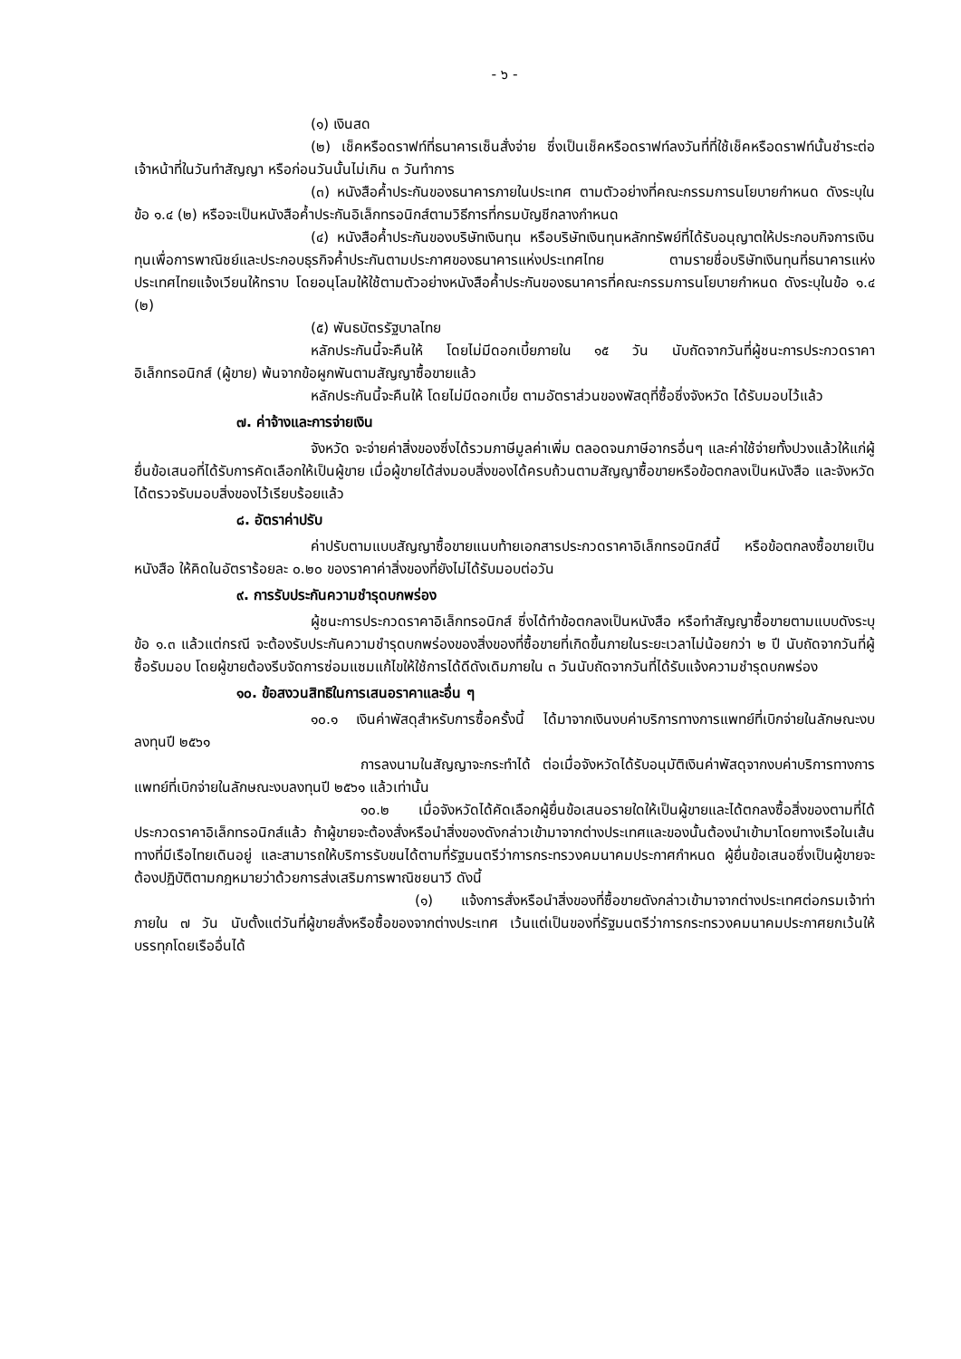- ๖ -
(๑) เงินสด
(๒) เช็คหรือดราฟท์ที่ธนาคารเซ็นสั่งจ่าย ซึ่งเป็นเช็คหรือดราฟท์ลงวันที่ที่ใช้เช็คหรือดราฟท์นั้นชำระต่อเจ้าหน้าที่ในวันทำสัญญา หรือก่อนวันนั้นไม่เกิน ๓ วันทำการ
(๓) หนังสือค้ำประกันของธนาคารภายในประเทศ ตามตัวอย่างที่คณะกรรมการนโยบายกำหนด ดังระบุในข้อ ๑.๔ (๒) หรือจะเป็นหนังสือค้ำประกันอิเล็กทรอนิกส์ตามวิธีการที่กรมบัญชีกลางกำหนด
(๔) หนังสือค้ำประกันของบริษัทเงินทุน หรือบริษัทเงินทุนหลักทรัพย์ที่ได้รับอนุญาตให้ประกอบกิจการเงินทุนเพื่อการพาณิชย์และประกอบธุรกิจค้ำประกันตามประกาศของธนาคารแห่งประเทศไทย ตามรายชื่อบริษัทเงินทุนที่ธนาคารแห่งประเทศไทยแจ้งเวียนให้ทราบ โดยอนุโลมให้ใช้ตามตัวอย่างหนังสือค้ำประกันของธนาคารที่คณะกรรมการนโยบายกำหนด ดังระบุในข้อ ๑.๔ (๒)
(๕) พันธบัตรรัฐบาลไทย
หลักประกันนี้จะคืนให้ โดยไม่มีดอกเบี้ยภายใน ๑๕ วัน นับถัดจากวันที่ผู้ชนะการประกวดราคาอิเล็กทรอนิกส์ (ผู้ขาย) พ้นจากข้อผูกพันตามสัญญาซื้อขายแล้ว
หลักประกันนี้จะคืนให้ โดยไม่มีดอกเบี้ย ตามอัตราส่วนของพัสดุที่ซื้อซึ่งจังหวัด ได้รับมอบไว้แล้ว
๗. ค่าจ้างและการจ่ายเงิน
จังหวัด จะจ่ายค่าสิ่งของซึ่งได้รวมภาษีมูลค่าเพิ่ม ตลอดจนภาษีอากรอื่นๆ และค่าใช้จ่ายทั้งปวงแล้วให้แก่ผู้ยื่นข้อเสนอที่ได้รับการคัดเลือกให้เป็นผู้ขาย เมื่อผู้ขายได้ส่งมอบสิ่งของได้ครบถ้วนตามสัญญาซื้อขายหรือข้อตกลงเป็นหนังสือ และจังหวัด ได้ตรวจรับมอบสิ่งของไว้เรียบร้อยแล้ว
๘. อัตราค่าปรับ
ค่าปรับตามแบบสัญญาซื้อขายแนบท้ายเอกสารประกวดราคาอิเล็กทรอนิกส์นี้ หรือข้อตกลงซื้อขายเป็นหนังสือ ให้คิดในอัตราร้อยละ ๐.๒๐ ของราคาค่าสิ่งของที่ยังไม่ได้รับมอบต่อวัน
๙. การรับประกันความชำรุดบกพร่อง
ผู้ชนะการประกวดราคาอิเล็กทรอนิกส์ ซึ่งได้ทำข้อตกลงเป็นหนังสือ หรือทำสัญญาซื้อขายตามแบบดังระบุข้อ ๑.๓ แล้วแต่กรณี จะต้องรับประกันความชำรุดบกพร่องของสิ่งของที่ซื้อขายที่เกิดขึ้นภายในระยะเวลาไม่น้อยกว่า ๒ ปี นับถัดจากวันที่ผู้ซื้อรับมอบ โดยผู้ขายต้องรีบจัดการซ่อมแซมแก้ไขให้ใช้การได้ดีดังเดิมภายใน ๓ วันนับถัดจากวันที่ได้รับแจ้งความชำรุดบกพร่อง
๑๐. ข้อสงวนสิทธิในการเสนอราคาและอื่น ๆ
๑๐.๑ เงินค่าพัสดุสำหรับการซื้อครั้งนี้ ได้มาจากเงินงบค่าบริการทางการแพทย์ที่เบิกจ่ายในลักษณะงบลงทุนปี ๒๕๖๑
การลงนามในสัญญาจะกระทำได้ ต่อเมื่อจังหวัดได้รับอนุมัติเงินค่าพัสดุจากงบค่าบริการทางการแพทย์ที่เบิกจ่ายในลักษณะงบลงทุนปี ๒๕๖๑ แล้วเท่านั้น
๑๐.๒ เมื่อจังหวัดได้คัดเลือกผู้ยื่นข้อเสนอรายใดให้เป็นผู้ขายและได้ตกลงซื้อสิ่งของตามที่ได้ประกวดราคาอิเล็กทรอนิกส์แล้ว ถ้าผู้ขายจะต้องสั่งหรือนำสิ่งของดังกล่าวเข้ามาจากต่างประเทศและของนั้นต้องนำเข้ามาโดยทางเรือในเส้นทางที่มีเรือไทยเดินอยู่ และสามารถให้บริการรับขนได้ตามที่รัฐมนตรีว่าการกระทรวงคมนาคมประกาศกำหนด ผู้ยื่นข้อเสนอซึ่งเป็นผู้ขายจะต้องปฏิบัติตามกฎหมายว่าด้วยการส่งเสริมการพาณิชยนาวี ดังนี้
(๑) แจ้งการสั่งหรือนำสิ่งของที่ซื้อขายดังกล่าวเข้ามาจากต่างประเทศต่อกรมเจ้าท่า ภายใน ๗ วัน นับตั้งแต่วันที่ผู้ขายสั่งหรือซื้อของจากต่างประเทศ เว้นแต่เป็นของที่รัฐมนตรีว่าการกระทรวงคมนาคมประกาศยกเว้นให้บรรทุกโดยเรืออื่นได้